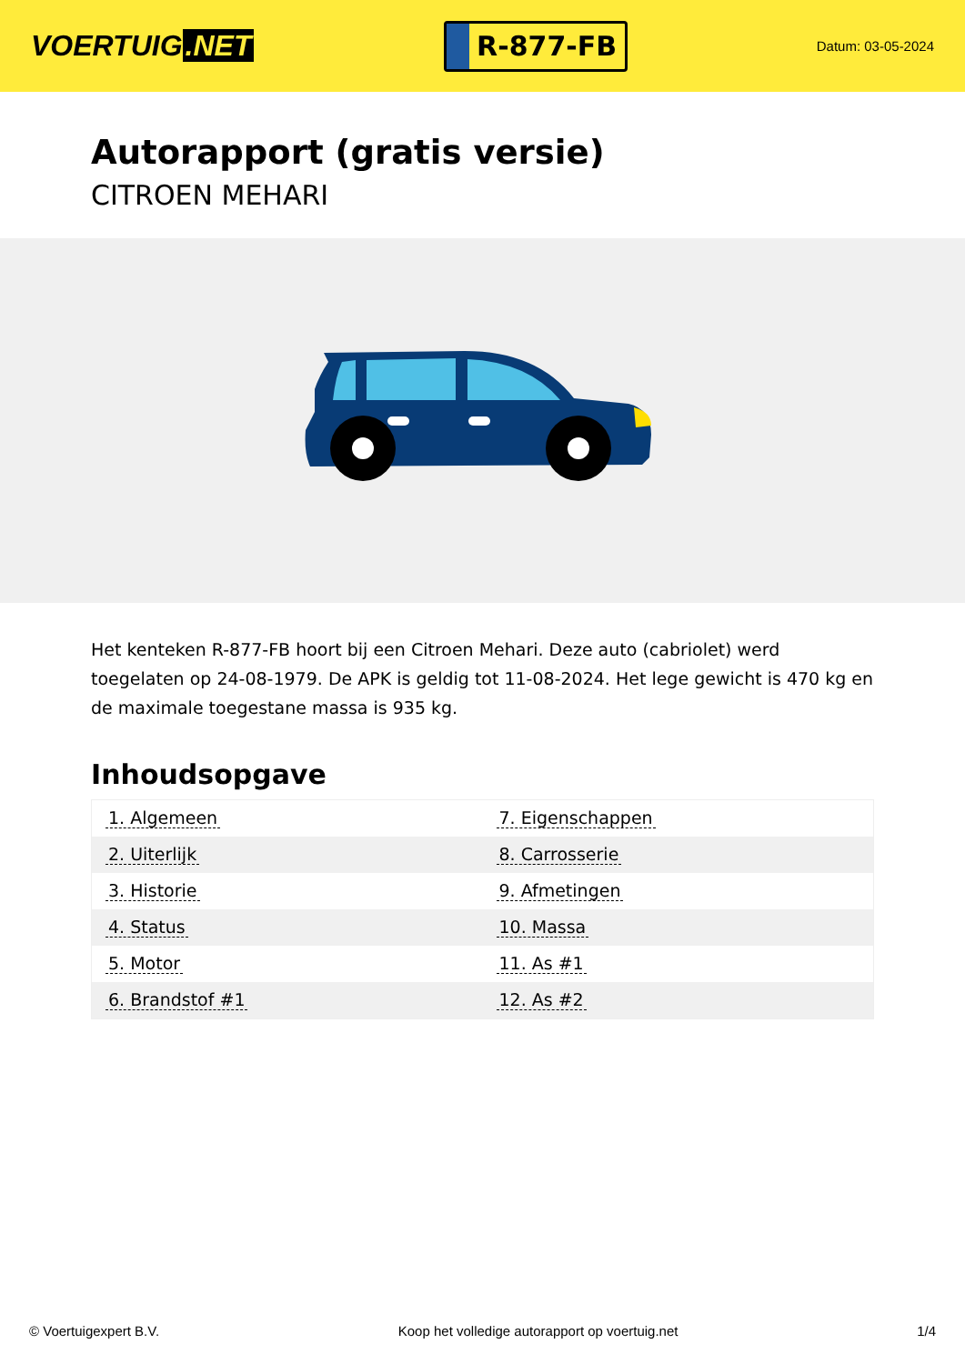VOERTUIG.NET
R-877-FB
Datum: 03-05-2024
Autorapport (gratis versie)
CITROEN MEHARI
Het kenteken R-877-FB hoort bij een Citroen Mehari. Deze auto (cabriolet) werd toegelaten op 24-08-1979. De APK is geldig tot 11-08-2024. Het lege gewicht is 470 kg en de maximale toegestane massa is 935 kg.
Inhoudsopgave
| 1. Algemeen | 7. Eigenschappen |
| 2. Uiterlijk | 8. Carrosserie |
| 3. Historie | 9. Afmetingen |
| 4. Status | 10. Massa |
| 5. Motor | 11. As #1 |
| 6. Brandstof #1 | 12. As #2 |
© Voertuigexpert B.V. Koop het volledige autorapport op voertuig.net 1/4